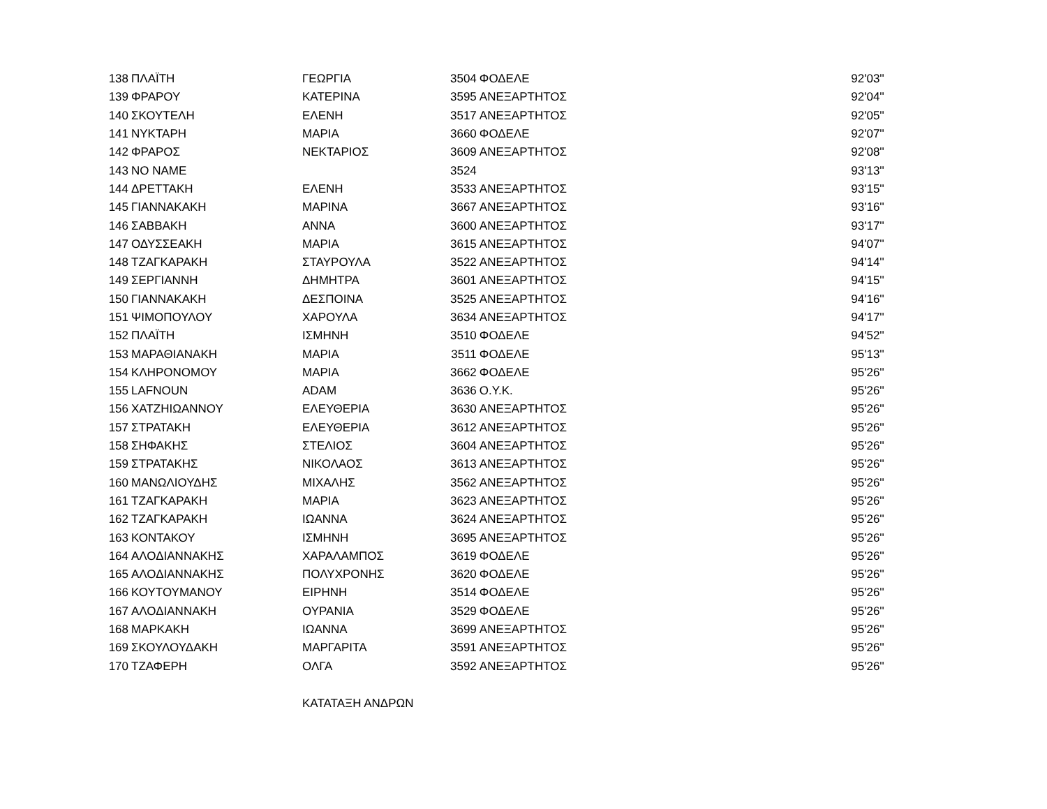| 138 | ΠΛΑΪΤΗ | ΓΕΩΡΓΙΑ | 3504 | ΦΟΔΕΛΕ | 92'03'' |
| 139 | ΦΡΑΡΟΥ | ΚΑΤΕΡΙΝΑ | 3595 | ΑΝΕΞΑΡΤΗΤΟΣ | 92'04'' |
| 140 | ΣΚΟΥΤΕΛΗ | ΕΛΕΝΗ | 3517 | ΑΝΕΞΑΡΤΗΤΟΣ | 92'05'' |
| 141 | ΝΥΚΤΑΡΗ | ΜΑΡΙΑ | 3660 | ΦΟΔΕΛΕ | 92'07'' |
| 142 | ΦΡΑΡΟΣ | ΝΕΚΤΑΡΙΟΣ | 3609 | ΑΝΕΞΑΡΤΗΤΟΣ | 92'08'' |
| 143 | NO NAME | | 3524 | | 93'13'' |
| 144 | ΔΡΕΤΤΑΚΗ | ΕΛΕΝΗ | 3533 | ΑΝΕΞΑΡΤΗΤΟΣ | 93'15'' |
| 145 | ΓΙΑΝΝΑΚΑΚΗ | ΜΑΡΙΝΑ | 3667 | ΑΝΕΞΑΡΤΗΤΟΣ | 93'16'' |
| 146 | ΣΑΒΒΑΚΗ | ΑΝΝΑ | 3600 | ΑΝΕΞΑΡΤΗΤΟΣ | 93'17'' |
| 147 | ΟΔΥΣΣΕΑΚΗ | ΜΑΡΙΑ | 3615 | ΑΝΕΞΑΡΤΗΤΟΣ | 94'07'' |
| 148 | ΤΖΑΓΚΑΡΑΚΗ | ΣΤΑΥΡΟΥΛΑ | 3522 | ΑΝΕΞΑΡΤΗΤΟΣ | 94'14'' |
| 149 | ΣΕΡΓΙΑΝΝΗ | ΔΗΜΗΤΡΑ | 3601 | ΑΝΕΞΑΡΤΗΤΟΣ | 94'15'' |
| 150 | ΓΙΑΝΝΑΚΑΚΗ | ΔΕΣΠΟΙΝΑ | 3525 | ΑΝΕΞΑΡΤΗΤΟΣ | 94'16'' |
| 151 | ΨΙΜΟΠΟΥΛΟΥ | ΧΑΡΟΥΛΑ | 3634 | ΑΝΕΞΑΡΤΗΤΟΣ | 94'17'' |
| 152 | ΠΛΑΪΤΗ | ΙΣΜΗΝΗ | 3510 | ΦΟΔΕΛΕ | 94'52'' |
| 153 | ΜΑΡΑΘΙΑΝΑΚΗ | ΜΑΡΙΑ | 3511 | ΦΟΔΕΛΕ | 95'13'' |
| 154 | ΚΛΗΡΟΝΟΜΟΥ | ΜΑΡΙΑ | 3662 | ΦΟΔΕΛΕ | 95'26'' |
| 155 | LAFNOUN | ADAM | 3636 | Ο.Υ.Κ. | 95'26'' |
| 156 | ΧΑΤΖΗΙΩΑΝΝΟΥ | ΕΛΕΥΘΕΡΙΑ | 3630 | ΑΝΕΞΑΡΤΗΤΟΣ | 95'26'' |
| 157 | ΣΤΡΑΤΑΚΗ | ΕΛΕΥΘΕΡΙΑ | 3612 | ΑΝΕΞΑΡΤΗΤΟΣ | 95'26'' |
| 158 | ΣΗΦΑΚΗΣ | ΣΤΕΛΙΟΣ | 3604 | ΑΝΕΞΑΡΤΗΤΟΣ | 95'26'' |
| 159 | ΣΤΡΑΤΑΚΗΣ | ΝΙΚΟΛΑΟΣ | 3613 | ΑΝΕΞΑΡΤΗΤΟΣ | 95'26'' |
| 160 | ΜΑΝΩΛΙΟΥΔΗΣ | ΜΙΧΑΛΗΣ | 3562 | ΑΝΕΞΑΡΤΗΤΟΣ | 95'26'' |
| 161 | ΤΖΑΓΚΑΡΑΚΗ | ΜΑΡΙΑ | 3623 | ΑΝΕΞΑΡΤΗΤΟΣ | 95'26'' |
| 162 | ΤΖΑΓΚΑΡΑΚΗ | ΙΩΑΝΝΑ | 3624 | ΑΝΕΞΑΡΤΗΤΟΣ | 95'26'' |
| 163 | ΚΟΝΤΑΚΟΥ | ΙΣΜΗΝΗ | 3695 | ΑΝΕΞΑΡΤΗΤΟΣ | 95'26'' |
| 164 | ΑΛΟΔΙΑΝΝΑΚΗΣ | ΧΑΡΑΛΑΜΠΟΣ | 3619 | ΦΟΔΕΛΕ | 95'26'' |
| 165 | ΑΛΟΔΙΑΝΝΑΚΗΣ | ΠΟΛΥΧΡΟΝΗΣ | 3620 | ΦΟΔΕΛΕ | 95'26'' |
| 166 | ΚΟΥΤΟΥΜΑΝΟΥ | ΕΙΡΗΝΗ | 3514 | ΦΟΔΕΛΕ | 95'26'' |
| 167 | ΑΛΟΔΙΑΝΝΑΚΗ | ΟΥΡΑΝΙΑ | 3529 | ΦΟΔΕΛΕ | 95'26'' |
| 168 | ΜΑΡΚΑΚΗ | ΙΩΑΝΝΑ | 3699 | ΑΝΕΞΑΡΤΗΤΟΣ | 95'26'' |
| 169 | ΣΚΟΥΛΟΥΔΑΚΗ | ΜΑΡΓΑΡΙΤΑ | 3591 | ΑΝΕΞΑΡΤΗΤΟΣ | 95'26'' |
| 170 | ΤΖΑΦΕΡΗ | ΟΛΓΑ | 3592 | ΑΝΕΞΑΡΤΗΤΟΣ | 95'26'' |
| | | ΚΑΤΑΤΑΞΗ ΑΝΔΡΩΝ | | | |